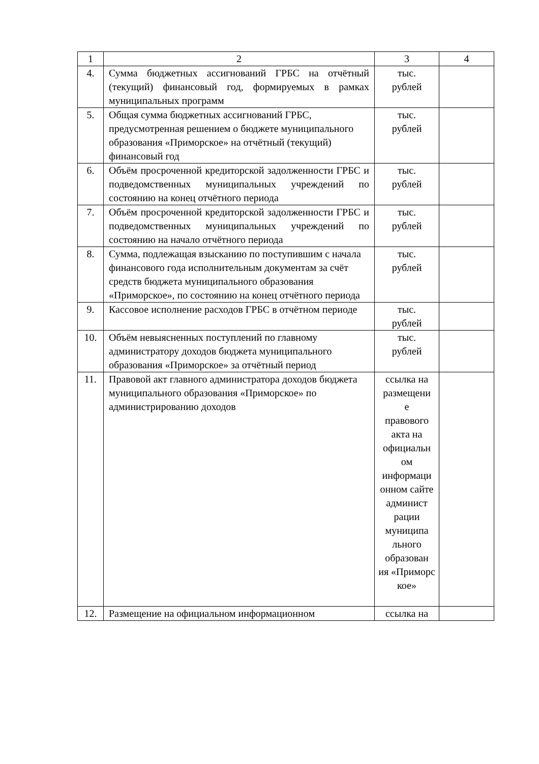| 1 | 2 | 3 | 4 |
| 4. | Сумма бюджетных ассигнований ГРБС на отчётный (текущий) финансовый год, формируемых в рамках муниципальных программ | тыс. рублей | |
| 5. | Общая сумма бюджетных ассигнований ГРБС, предусмотренная решением о бюджете муниципального образования «Приморское» на отчётный (текущий) финансовый год | тыс. рублей | |
| 6. | Объём просроченной кредиторской задолженности ГРБС и подведомственных муниципальных учреждений по состоянию на конец отчётного периода | тыс. рублей | |
| 7. | Объём просроченной кредиторской задолженности ГРБС и подведомственных муниципальных учреждений по состоянию на начало отчётного периода | тыс. рублей | |
| 8. | Сумма, подлежащая взысканию по поступившим с начала финансового года исполнительным документам за счёт средств бюджета муниципального образования «Приморское», по состоянию на конец отчётного периода | тыс. рублей | |
| 9. | Кассовое исполнение расходов ГРБС в отчётном периоде | тыс. рублей | |
| 10. | Объём невыясненных поступлений по главному администратору доходов бюджета муниципального образования «Приморское» за отчётный период | тыс. рублей | |
| 11. | Правовой акт главного администратора доходов бюджета муниципального образования «Приморское» по администрированию доходов | ссылка на размещени е правового акта на официальн ом информаци онном сайте админист рации муниципа льного образован ия «Приморс кое» | |
| 12. | Размещение на официальном информационном | ссылка на | |